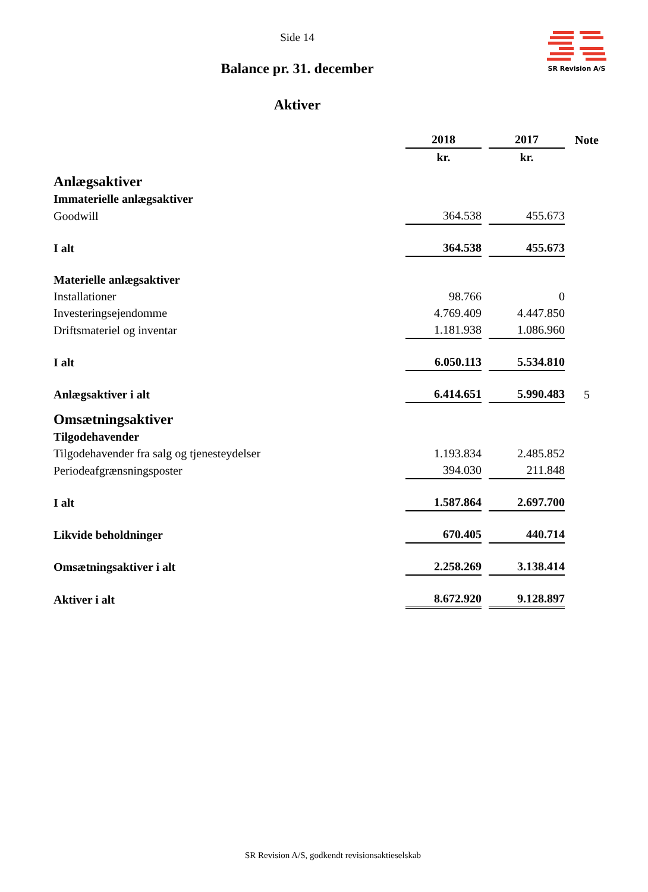Side 14
SR Revision A/S
Balance pr. 31. december
Aktiver
| | 2018 | 2017 | Note |
| | kr. | kr. | |
| Anlægsaktiver | | | |
| Immaterielle anlægsaktiver | | | |
| Goodwill | 364.538 | 455.673 | |
| I alt | 364.538 | 455.673 | |
| Materielle anlægsaktiver | | | |
| Installationer | 98.766 | 0 | |
| Investeringsejendomme | 4.769.409 | 4.447.850 | |
| Driftsmateriel og inventar | 1.181.938 | 1.086.960 | |
| I alt | 6.050.113 | 5.534.810 | |
| Anlægsaktiver i alt | 6.414.651 | 5.990.483 | 5 |
| Omsætningsaktiver | | | |
| Tilgodehavender | | | |
| Tilgodehavender fra salg og tjenesteydelser | 1.193.834 | 2.485.852 | |
| Periodeafgrænsningsposter | 394.030 | 211.848 | |
| I alt | 1.587.864 | 2.697.700 | |
| Likvide beholdninger | 670.405 | 440.714 | |
| Omsætningsaktiver i alt | 2.258.269 | 3.138.414 | |
| Aktiver i alt | 8.672.920 | 9.128.897 | |
SR Revision A/S, godkendt revisionsaktieselskab